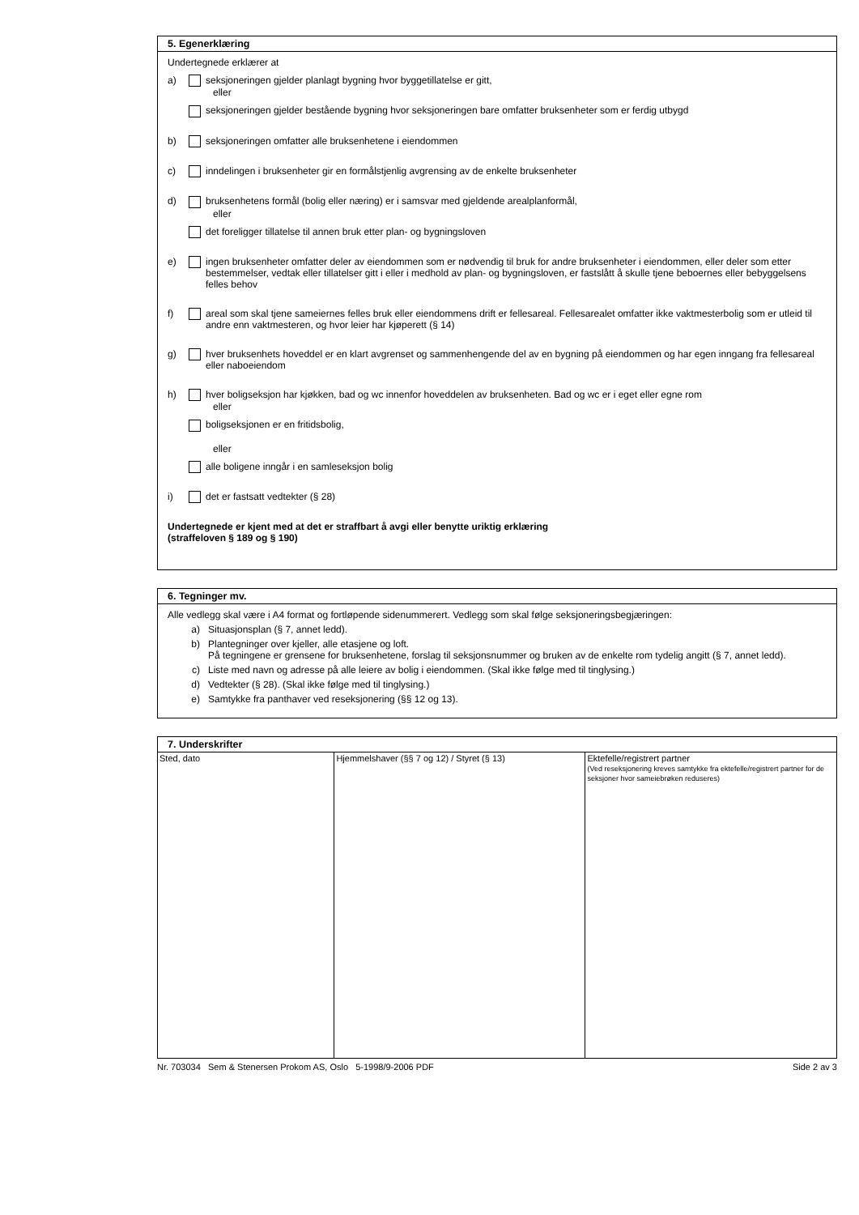5. Egenerklæring
Undertegnede erklærer at
a) seksjoneringen gjelder planlagt bygning hvor byggetillatelse er gitt,
eller
seksjoneringen gjelder bestående bygning hvor seksjoneringen bare omfatter bruksenheter som er ferdig utbygd
b) seksjoneringen omfatter alle bruksenhetene i eiendommen
c) inndelingen i bruksenheter gir en formålstjenlig avgrensing av de enkelte bruksenheter
d) bruksenhetens formål (bolig eller næring) er i samsvar med gjeldende arealplanformål,
eller
det foreligger tillatelse til annen bruk etter plan- og bygningsloven
e) ingen bruksenheter omfatter deler av eiendommen som er nødvendig til bruk for andre bruksenheter i eiendommen, eller deler som etter bestemmelser, vedtak eller tillatelser gitt i eller i medhold av plan- og bygningsloven, er fastslått å skulle tjene beboernes eller bebyggelsens felles behov
f) areal som skal tjene sameiernes felles bruk eller eiendommens drift er fellesareal. Fellesarealet omfatter ikke vaktmesterbolig som er utleid til andre enn vaktmesteren, og hvor leier har kjøperett (§ 14)
g) hver bruksenhets hoveddel er en klart avgrenset og sammenhengende del av en bygning på eiendommen og har egen inngang fra fellesareal eller naboeiendom
h) hver boligseksjon har kjøkken, bad og wc innenfor hoveddelen av bruksenheten. Bad og wc er i eget eller egne rom
eller
boligseksjonen er en fritidsbolig,
eller
alle boligene inngår i en samleseksjon bolig
i) det er fastsatt vedtekter (§ 28)
Undertegnede er kjent med at det er straffbart å avgi eller benytte uriktig erklæring
(straffeloven § 189 og § 190)
6. Tegninger mv.
Alle vedlegg skal være i A4 format og fortløpende sidenummerert. Vedlegg som skal følge seksjoneringsbegjæringen:
a) Situasjonsplan (§ 7, annet ledd).
b) Plantegninger over kjeller, alle etasjene og loft.
På tegningene er grensene for bruksenhetene, forslag til seksjonsnummer og bruken av de enkelte rom tydelig angitt (§ 7, annet ledd).
c) Liste med navn og adresse på alle leiere av bolig i eiendommen. (Skal ikke følge med til tinglysing.)
d) Vedtekter (§ 28). (Skal ikke følge med til tinglysing.)
e) Samtykke fra panthaver ved reseksjonering (§§ 12 og 13).
7. Underskrifter
| Sted, dato | Hjemmelshaver (§§ 7 og 12) / Styret (§ 13) | Ektefelle/registrert partner (Ved reseksjonering kreves samtykke fra ektefelle/registrert partner for de seksjoner hvor sameiebrøken reduseres) |
Nr. 703034 Sem & Stenersen Prokom AS, Oslo 5-1998/9-2006 PDF
Side 2 av 3